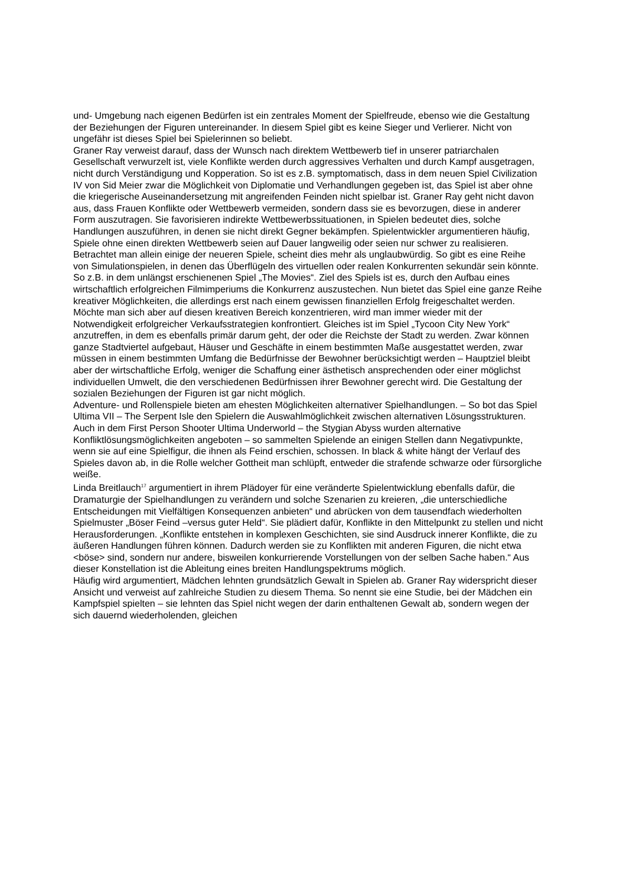und- Umgebung nach eigenen Bedürfen ist ein zentrales Moment der Spielfreude, ebenso wie die Gestaltung der Beziehungen der Figuren untereinander. In diesem Spiel gibt es keine Sieger und Verlierer. Nicht von ungefähr ist dieses Spiel bei Spielerinnen so beliebt.
Graner Ray verweist darauf, dass der Wunsch nach direktem Wettbewerb tief in unserer patriarchalen Gesellschaft verwurzelt ist, viele Konflikte werden durch aggressives Verhalten und durch Kampf ausgetragen, nicht durch Verständigung und Kopperation. So ist es z.B. symptomatisch, dass in dem neuen Spiel Civilization IV von Sid Meier zwar die Möglichkeit von Diplomatie und Verhandlungen gegeben ist, das Spiel ist aber ohne die kriegerische Auseinandersetzung mit angreifenden Feinden nicht spielbar ist. Graner Ray geht nicht davon aus, dass Frauen Konflikte oder Wettbewerb vermeiden, sondern dass sie es bevorzugen, diese in anderer Form auszutragen. Sie favorisieren indirekte Wettbewerbssituationen, in Spielen bedeutet dies, solche Handlungen auszuführen, in denen sie nicht direkt Gegner bekämpfen. Spielentwickler argumentieren häufig, Spiele ohne einen direkten Wettbewerb seien auf Dauer langweilig oder seien nur schwer zu realisieren. Betrachtet man allein einige der neueren Spiele, scheint dies mehr als unglaubwürdig. So gibt es eine Reihe von Simulationspielen, in denen das Überflügeln des virtuellen oder realen Konkurrenten sekundär sein könnte. So z.B. in dem unlängst erschienenen Spiel „The Movies“. Ziel des Spiels ist es, durch den Aufbau eines wirtschaftlich erfolgreichen Filmimperiums die Konkurrenz auszustechen. Nun bietet das Spiel eine ganze Reihe kreativer Möglichkeiten, die allerdings erst nach einem gewissen finanziellen Erfolg freigeschaltet werden. Möchte man sich aber auf diesen kreativen Bereich konzentrieren, wird man immer wieder mit der Notwendigkeit erfolgreicher Verkaufsstrategien konfrontiert. Gleiches ist im Spiel „Tycoon City New York“ anzutreffen, in dem es ebenfalls primär darum geht, der oder die Reichste der Stadt zu werden. Zwar können ganze Stadtviertel aufgebaut, Häuser und Geschäfte in einem bestimmten Maße ausgestattet werden, zwar müssen in einem bestimmten Umfang die Bedürfnisse der Bewohner berücksichtigt werden – Hauptziel bleibt aber der wirtschaftliche Erfolg, weniger die Schaffung einer ästhetisch ansprechenden oder einer möglichst individuellen Umwelt, die den verschiedenen Bedürfnissen ihrer Bewohner gerecht wird. Die Gestaltung der sozialen Beziehungen der Figuren ist gar nicht möglich.
Adventure- und Rollenspiele bieten am ehesten Möglichkeiten alternativer Spielhandlungen. – So bot das Spiel Ultima VII – The Serpent Isle den Spielern die Auswahlmöglichkeit zwischen alternativen Lösungsstrukturen. Auch in dem First Person Shooter Ultima Underworld – the Stygian Abyss wurden alternative Konfliktlösungsmöglichkeiten angeboten – so sammelten Spielende an einigen Stellen dann Negativpunkte, wenn sie auf eine Spielfigur, die ihnen als Feind erschien, schossen. In black & white hängt der Verlauf des Spieles davon ab, in die Rolle welcher Gottheit man schlüpft, entweder die strafende schwarze oder fürsorgliche weiße.
Linda Breitlauch<sup>17</sup> argumentiert in ihrem Plädoyer für eine veränderte Spielentwicklung ebenfalls dafür, die Dramaturgie der Spielhandlungen zu verändern und solche Szenarien zu kreieren, „die unterschiedliche Entscheidungen mit Vielfältigen Konsequenzen anbieten“ und abrücken von dem tausendfach wiederholten Spielmuster „Böser Feind –versus guter Held“. Sie plädiert dafür, Konflikte in den Mittelpunkt zu stellen und nicht Herausforderungen. „Konflikte entstehen in komplexen Geschichten, sie sind Ausdruck innerer Konflikte, die zu äußeren Handlungen führen können. Dadurch werden sie zu Konflikten mit anderen Figuren, die nicht etwa <böse> sind, sondern nur andere, bisweilen konkurrierende Vorstellungen von der selben Sache haben.“ Aus dieser Konstellation ist die Ableitung eines breiten Handlungspektrums möglich.
Häufig wird argumentiert, Mädchen lehnten grundsätzlich Gewalt in Spielen ab. Graner Ray widerspricht dieser Ansicht und verweist auf zahlreiche Studien zu diesem Thema. So nennt sie eine Studie, bei der Mädchen ein Kampfspiel spielten – sie lehnten das Spiel nicht wegen der darin enthaltenen Gewalt ab, sondern wegen der sich dauernd wiederholenden, gleichen